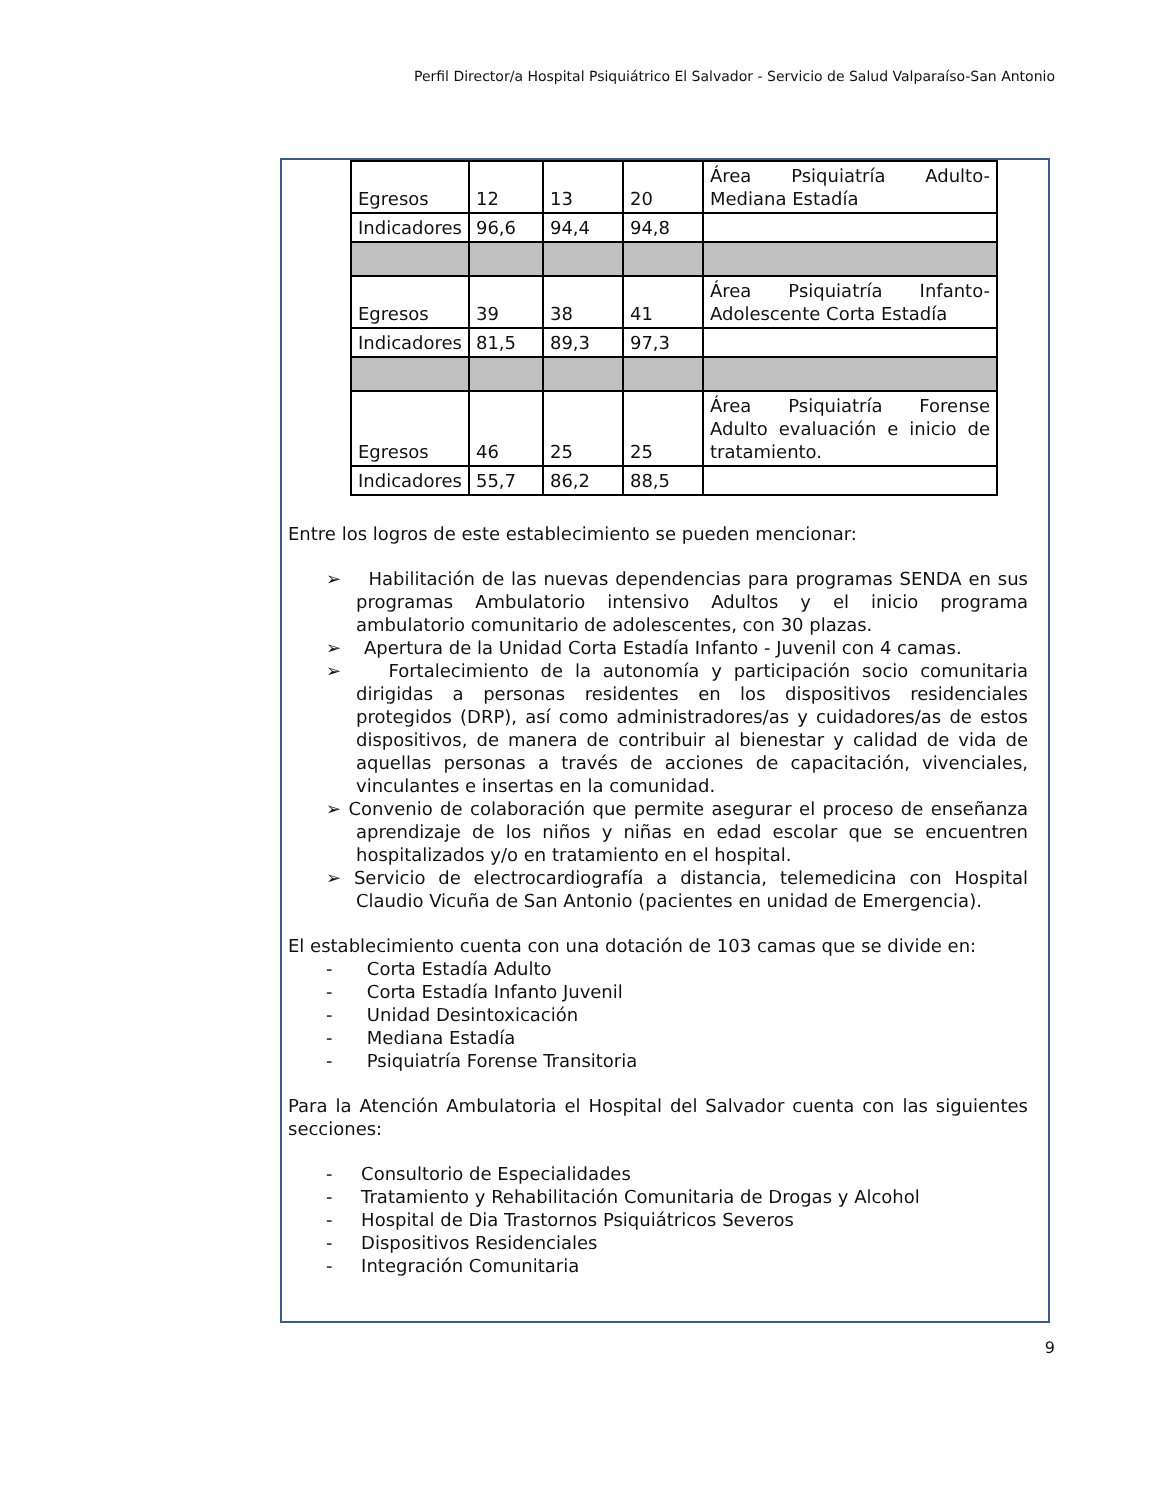Perfil Director/a Hospital Psiquiátrico El Salvador - Servicio de Salud Valparaíso-San Antonio
| Egresos | 12 | 13 | 20 | Área Psiquiatría Adulto-Mediana Estadía |
| Indicadores | 96,6 | 94,4 | 94,8 | |
| Egresos | 39 | 38 | 41 | Área Psiquiatría Infanto-Adolescente Corta Estadía |
| Indicadores | 81,5 | 89,3 | 97,3 | |
| Egresos | 46 | 25 | 25 | Área Psiquiatría Forense Adulto evaluación e inicio de tratamiento. |
| Indicadores | 55,7 | 86,2 | 88,5 | |
Entre los logros de este establecimiento se pueden mencionar:
➢ Habilitación de las nuevas dependencias para programas SENDA en sus programas Ambulatorio intensivo Adultos y el inicio programa ambulatorio comunitario de adolescentes, con 30 plazas.
➢ Apertura de la Unidad Corta Estadía Infanto - Juvenil con 4 camas.
➢ Fortalecimiento de la autonomía y participación socio comunitaria dirigidas a personas residentes en los dispositivos residenciales protegidos (DRP), así como administradores/as y cuidadores/as de estos dispositivos, de manera de contribuir al bienestar y calidad de vida de aquellas personas a través de acciones de capacitación, vivenciales, vinculantes e insertas en la comunidad.
➢ Convenio de colaboración que permite asegurar el proceso de enseñanza aprendizaje de los niños y niñas en edad escolar que se encuentren hospitalizados y/o en tratamiento en el hospital.
➢ Servicio de electrocardiografía a distancia, telemedicina con Hospital Claudio Vicuña de San Antonio (pacientes en unidad de Emergencia).
El establecimiento cuenta con una dotación de 103 camas que se divide en:
- Corta Estadía Adulto
- Corta Estadía Infanto Juvenil
- Unidad Desintoxicación
- Mediana Estadía
- Psiquiatría Forense Transitoria
Para la Atención Ambulatoria el Hospital del Salvador cuenta con las siguientes secciones:
- Consultorio de Especialidades
- Tratamiento y Rehabilitación Comunitaria de Drogas y Alcohol
- Hospital de Dia Trastornos Psiquiátricos Severos
- Dispositivos Residenciales
- Integración Comunitaria
9